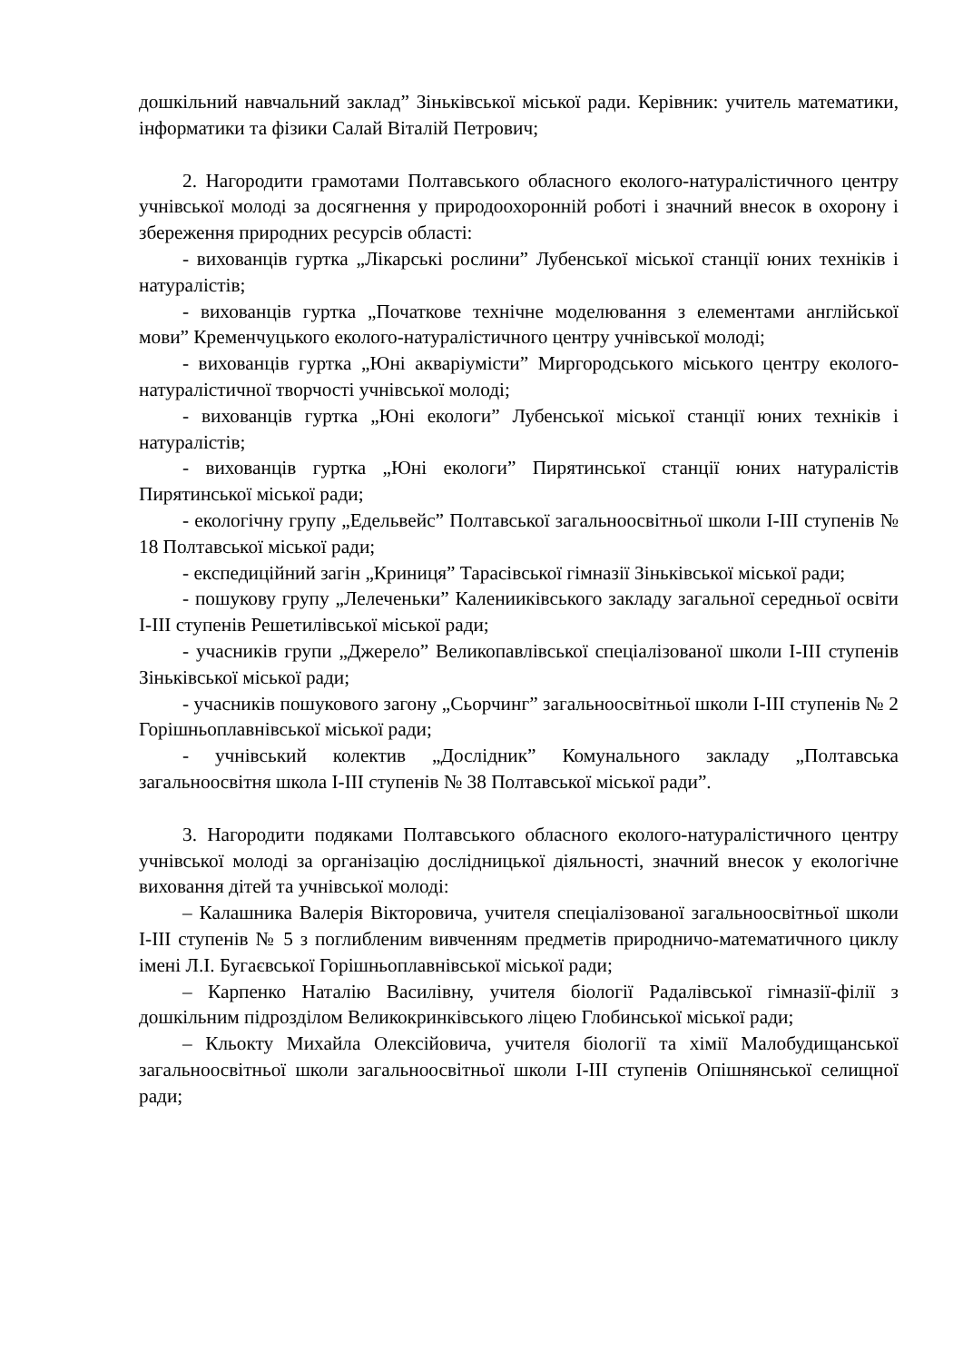дошкільний навчальний заклад” Зіньківської міської ради. Керівник: учитель математики, інформатики та фізики Салай Віталій Петрович;
2. Нагородити грамотами Полтавського обласного еколого-натуралістичного центру учнівської молоді за досягнення у природоохоронній роботі і значний внесок в охорону і збереження природних ресурсів області:
- вихованців гуртка „Лікарські рослини” Лубенської міської станції юних техніків і натуралістів;
- вихованців гуртка „Початкове технічне моделювання з елементами англійської мови” Кременчуцького еколого-натуралістичного центру учнівської молоді;
- вихованців гуртка „Юні акваріумісти” Миргородського міського центру еколого-натуралістичної творчості учнівської молоді;
- вихованців гуртка „Юні екологи” Лубенської міської станції юних техніків і натуралістів;
- вихованців гуртка „Юні екологи” Пирятинської станції юних натуралістів Пирятинської міської ради;
- екологічну групу „Едельвейс” Полтавської загальноосвітньої школи І-ІІІ ступенів № 18 Полтавської міської ради;
- експедиційний загін „Криниця” Тарасівської гімназії Зіньківської міської ради;
- пошукову групу „Лелеченьки” Каленииківського закладу загальної середньої освіти І-ІІІ ступенів Решетилівської міської ради;
- учасників групи „Джерело” Великопавлівської спеціалізованої школи І-ІІІ ступенів Зіньківської міської ради;
- учасників пошукового загону „Сьорчинг” загальноосвітньої школи І-ІІІ ступенів № 2 Горішньоплавнівської міської ради;
- учнівський колектив „Дослідник” Комунального закладу „Полтавська загальноосвітня школа І-ІІІ ступенів № 38 Полтавської міської ради”.
3. Нагородити подяками Полтавського обласного еколого-натуралістичного центру учнівської молоді за організацію дослідницької діяльності, значний внесок у екологічне виховання дітей та учнівської молоді:
– Калашника Валерія Вікторовича, учителя спеціалізованої загальноосвітньої школи І-ІІІ ступенів № 5 з поглибленим вивченням предметів природничо-математичного циклу імені Л.І. Бугаєвської Горішньоплавнівської міської ради;
– Карпенко Наталію Василівну, учителя біології Радалівської гімназії-філії з дошкільним підрозділом Великокринківського ліцею Глобинської міської ради;
– Кльокту Михайла Олексійовича, учителя біології та хімії Малобудищанської загальноосвітньої школи загальноосвітньої школи І-ІІІ ступенів Опішнянської селищної ради;